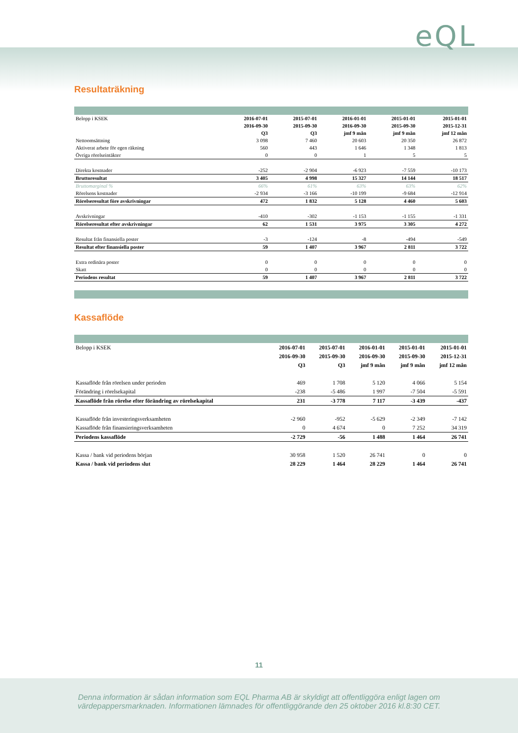eQL
Resultaträkning
| Belopp i KSEK | 2016-07-01 | 2015-07-01 | 2016-01-01 | 2015-01-01 | 2015-01-01 |
| | 2016-09-30 | 2015-09-30 | 2016-09-30 | 2015-09-30 | 2015-12-31 |
| | Q3 | Q3 | jmf 9 mån | jmf 9 mån | jmf 12 mån |
| Nettoomsättning | 3 098 | 7 460 | 20 603 | 20 350 | 26 872 |
| Aktiverat arbete för egen räkning | 560 | 443 | 1 646 | 1 348 | 1 813 |
| Övriga rörelseintäkter | 0 | 0 | 1 | 5 | 5 |
| Direkta kostnader | -252 | -2 904 | -6 923 | -7 559 | -10 173 |
| Bruttoresultat | 3 405 | 4 998 | 15 327 | 14 144 | 18 517 |
| Bruttomarginal % | 66% | 61% | 63% | 63% | 62% |
| Rörelsens kostnader | -2 934 | -3 166 | -10 199 | -9 684 | -12 914 |
| Rörelseresultat före avskrivningar | 472 | 1 832 | 5 128 | 4 460 | 5 603 |
| Avskrivningar | -410 | -302 | -1 153 | -1 155 | -1 331 |
| Rörelseresultat efter avskrivningar | 62 | 1 531 | 3 975 | 3 305 | 4 272 |
| Resultat från finansiella poster | -3 | -124 | -8 | -494 | -549 |
| Resultat efter finansiella poster | 59 | 1 407 | 3 967 | 2 811 | 3 722 |
| Extra ordinära poster | 0 | 0 | 0 | 0 | 0 |
| Skatt | 0 | 0 | 0 | 0 | 0 |
| Periodens resultat | 59 | 1 407 | 3 967 | 2 811 | 3 722 |
Kassaflöde
| Belopp i KSEK | 2016-07-01 | 2015-07-01 | 2016-01-01 | 2015-01-01 | 2015-01-01 |
| | 2016-09-30 | 2015-09-30 | 2016-09-30 | 2015-09-30 | 2015-12-31 |
| | Q3 | Q3 | jmf 9 mån | jmf 9 mån | jmf 12 mån |
| Kassaflöde från rörelsen under perioden | 469 | 1 708 | 5 120 | 4 066 | 5 154 |
| Förändring i rörelsekapital | -238 | -5 486 | 1 997 | -7 504 | -5 591 |
| Kassaflöde från rörelse efter förändring av rörelsekapital | 231 | -3 778 | 7 117 | -3 439 | -437 |
| Kassaflöde från investeringsverksamheten | -2 960 | -952 | -5 629 | -2 349 | -7 142 |
| Kassaflöde från finansieringsverksamheten | 0 | 4 674 | 0 | 7 252 | 34 319 |
| Periodens kassaflöde | -2 729 | -56 | 1 488 | 1 464 | 26 741 |
| Kassa / bank vid periodens början | 30 958 | 1 520 | 26 741 | 0 | 0 |
| Kassa / bank vid periodens slut | 28 229 | 1 464 | 28 229 | 1 464 | 26 741 |
11
Denna information är sådan information som EQL Pharma AB är skyldigt att offentliggöra enligt lagen om
värdepappersmarknaden. Informationen lämnades för offentliggörande den 25 oktober 2016 kl.8:30 CET.